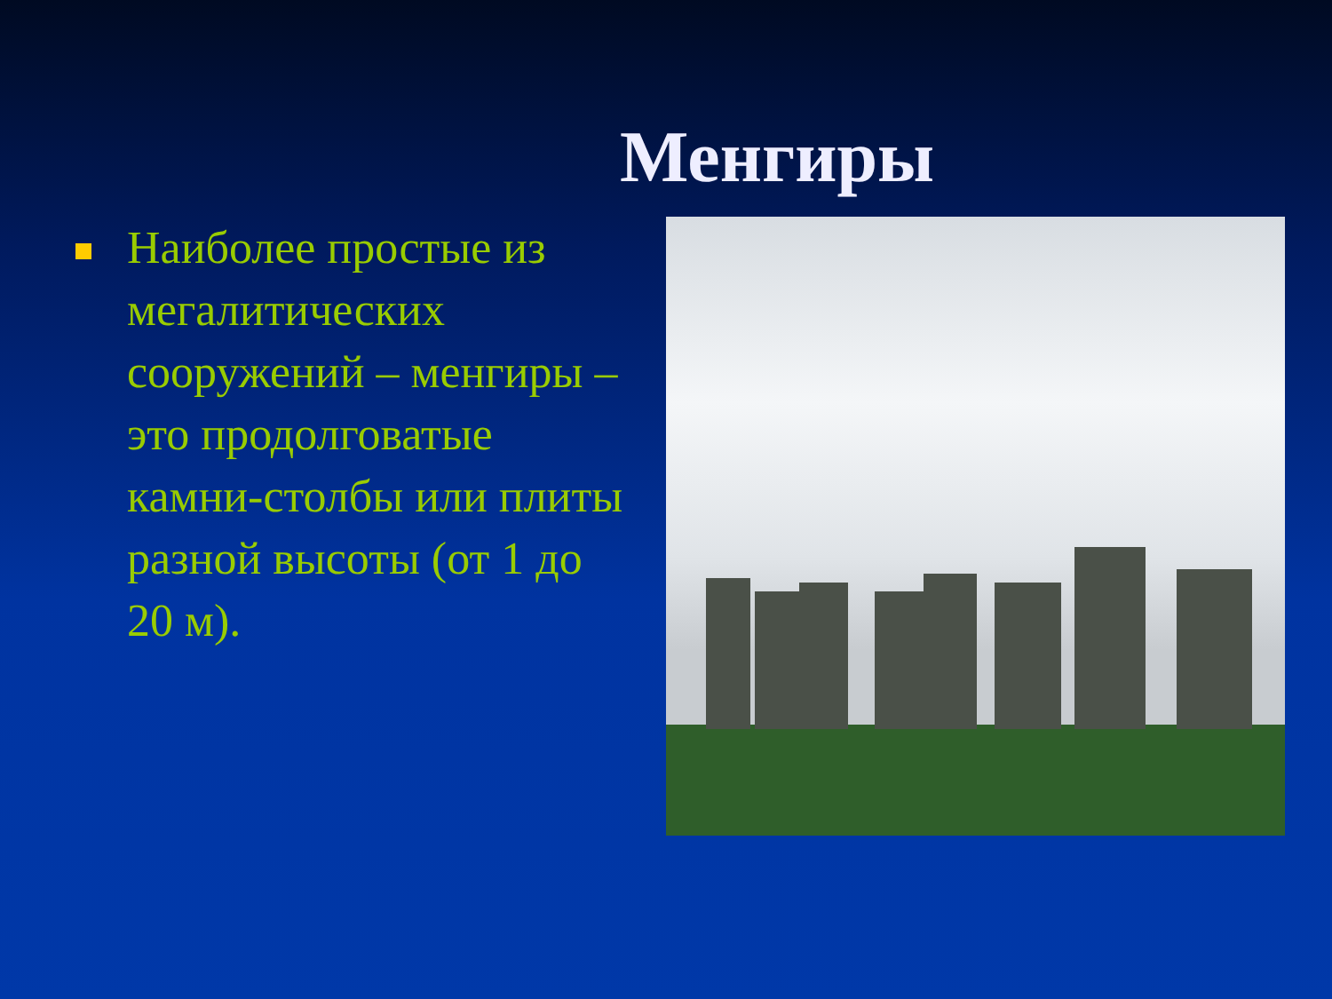Менгиры
Наиболее простые из мегалитических сооружений – менгиры – это продолговатые камни-столбы или плиты разной высоты (от 1 до 20 м).